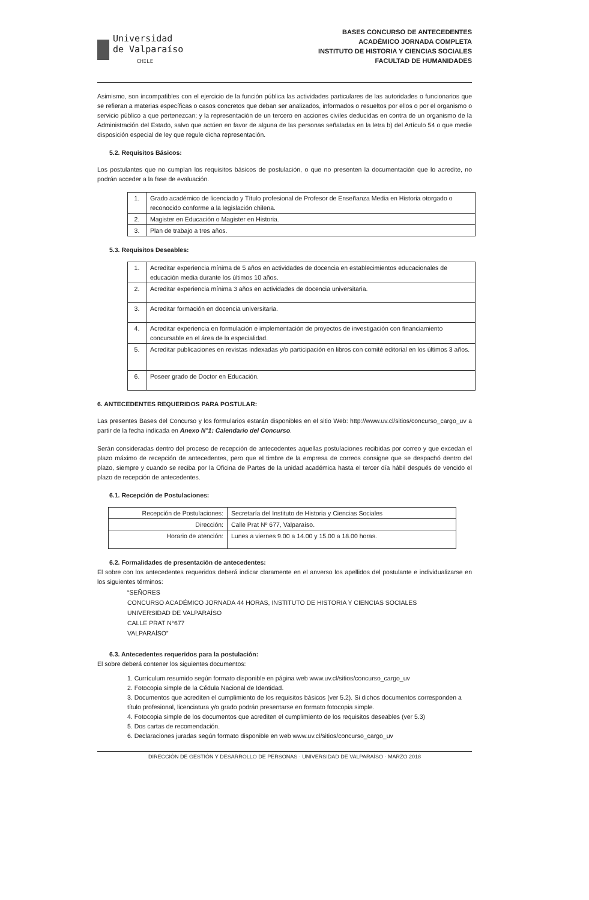Universidad
de Valparaíso
CHILE
BASES CONCURSO DE ANTECEDENTES
ACADÉMICO JORNADA COMPLETA
INSTITUTO DE HISTORIA Y CIENCIAS SOCIALES
FACULTAD DE HUMANIDADES
Asimismo, son incompatibles con el ejercicio de la función pública las actividades particulares de las autoridades o funcionarios que se refieran a materias específicas o casos concretos que deban ser analizados, informados o resueltos por ellos o por el organismo o servicio público a que pertenezcan; y la representación de un tercero en acciones civiles deducidas en contra de un organismo de la Administración del Estado, salvo que actúen en favor de alguna de las personas señaladas en la letra b) del Artículo 54 o que medie disposición especial de ley que regule dicha representación.
5.2. Requisitos Básicos:
Los postulantes que no cumplan los requisitos básicos de postulación, o que no presenten la documentación que lo acredite, no podrán acceder a la fase de evaluación.
| 1. | Grado académico de licenciado y Título profesional de Profesor de Enseñanza Media en Historia otorgado o reconocido conforme a la legislación chilena. |
| 2. | Magister en Educación o Magister en Historia. |
| 3. | Plan de trabajo a tres años. |
5.3. Requisitos Deseables:
| 1. | Acreditar experiencia mínima de 5 años en actividades de docencia en establecimientos educacionales de educación media durante los últimos 10 años. |
| 2. | Acreditar experiencia mínima 3 años en actividades de docencia universitaria. |
| 3. | Acreditar formación en docencia universitaria. |
| 4. | Acreditar experiencia en formulación e implementación de proyectos de investigación con financiamiento concursable en el área de la especialidad. |
| 5. | Acreditar publicaciones en revistas indexadas y/o participación en libros con comité editorial en los últimos 3 años. |
| 6. | Poseer grado de Doctor en Educación. |
6. ANTECEDENTES REQUERIDOS PARA POSTULAR:
Las presentes Bases del Concurso y los formularios estarán disponibles en el sitio Web: http://www.uv.cl/sitios/concurso_cargo_uv a partir de la fecha indicada en Anexo N°1: Calendario del Concurso.
Serán consideradas dentro del proceso de recepción de antecedentes aquellas postulaciones recibidas por correo y que excedan el plazo máximo de recepción de antecedentes, pero que el timbre de la empresa de correos consigne que se despachó dentro del plazo, siempre y cuando se reciba por la Oficina de Partes de la unidad académica hasta el tercer día hábil después de vencido el plazo de recepción de antecedentes.
6.1. Recepción de Postulaciones:
| Recepción de Postulaciones: | Secretaría del Instituto de Historia y Ciencias Sociales |
| Dirección: | Calle Prat Nº 677, Valparaíso. |
| Horario de atención: | Lunes a viernes 9.00 a 14.00 y 15.00 a 18.00 horas. |
6.2. Formalidades de presentación de antecedentes:
El sobre con los antecedentes requeridos deberá indicar claramente en el anverso los apellidos del postulante e individualizarse en los siguientes términos:
“SEÑORES
CONCURSO ACADÉMICO JORNADA 44 HORAS, INSTITUTO DE HISTORIA Y CIENCIAS SOCIALES
UNIVERSIDAD DE VALPARAÍSO
CALLE PRAT N°677
VALPARAÍSO”
6.3. Antecedentes requeridos para la postulación:
El sobre deberá contener los siguientes documentos:
1. Currículum resumido según formato disponible en página web www.uv.cl/sitios/concurso_cargo_uv
2. Fotocopia simple de la Cédula Nacional de Identidad.
3. Documentos que acrediten el cumplimiento de los requisitos básicos (ver 5.2). Si dichos documentos corresponden a título profesional, licenciatura y/o grado podrán presentarse en formato fotocopia simple.
4. Fotocopia simple de los documentos que acrediten el cumplimiento de los requisitos deseables (ver 5.3)
5. Dos cartas de recomendación.
6. Declaraciones juradas según formato disponible en web www.uv.cl/sitios/concurso_cargo_uv
DIRECCIÓN DE GESTIÓN Y DESARROLLO DE PERSONAS · UNIVERSIDAD DE VALPARAÍSO · MARZO 2018